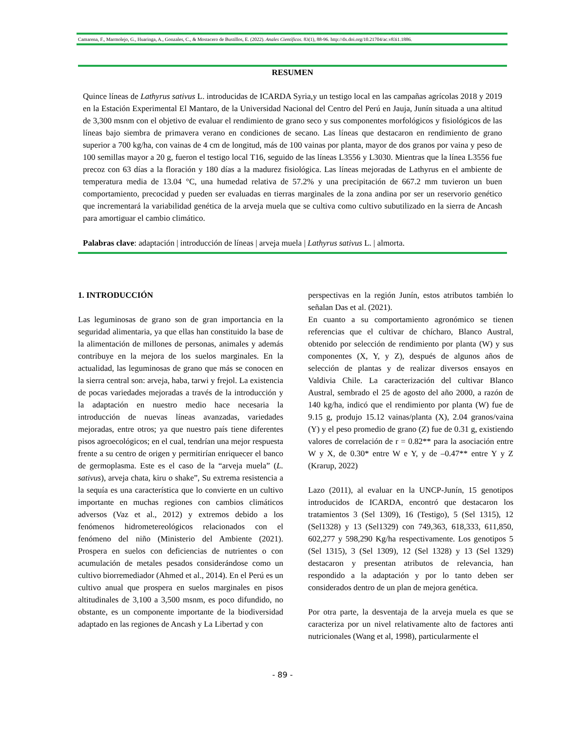Camarena, F., Marmolejo, G., Huaringa, A., Gonzales, C., & Mostacero de Bustillos, E. (2022). Anales Científicos. 83(1), 88-96. http://dx.doi.org/10.21704/ac.v83i1.1886.
RESUMEN
Quince líneas de Lathyrus sativus L. introducidas de ICARDA Syria,y un testigo local en las campañas agrícolas 2018 y 2019 en la Estación Experimental El Mantaro, de la Universidad Nacional del Centro del Perú en Jauja, Junín situada a una altitud de 3,300 msnm con el objetivo de evaluar el rendimiento de grano seco y sus componentes morfológicos y fisiológicos de las líneas bajo siembra de primavera verano en condiciones de secano. Las líneas que destacaron en rendimiento de grano superior a 700 kg/ha, con vainas de 4 cm de longitud, más de 100 vainas por planta, mayor de dos granos por vaina y peso de 100 semillas mayor a 20 g, fueron el testigo local T16, seguido de las líneas L3556 y L3030. Mientras que la línea L3556 fue precoz con 63 días a la floración y 180 días a la madurez fisiológica. Las líneas mejoradas de Lathyrus en el ambiente de temperatura media de 13.04 °C, una humedad relativa de 57.2% y una precipitación de 667.2 mm tuvieron un buen comportamiento, precocidad y pueden ser evaluadas en tierras marginales de la zona andina por ser un reservorio genético que incrementará la variabilidad genética de la arveja muela que se cultiva como cultivo subutilizado en la sierra de Ancash para amortiguar el cambio climático.
Palabras clave: adaptación | introducción de líneas | arveja muela | Lathyrus sativus L. | almorta.
1. INTRODUCCIÓN
Las leguminosas de grano son de gran importancia en la seguridad alimentaria, ya que ellas han constituido la base de la alimentación de millones de personas, animales y además contribuye en la mejora de los suelos marginales. En la actualidad, las leguminosas de grano que más se conocen en la sierra central son: arveja, haba, tarwi y frejol. La existencia de pocas variedades mejoradas a través de la introducción y la adaptación en nuestro medio hace necesaria la introducción de nuevas líneas avanzadas, variedades mejoradas, entre otros; ya que nuestro país tiene diferentes pisos agroecológicos; en el cual, tendrían una mejor respuesta frente a su centro de origen y permitirían enriquecer el banco de germoplasma. Este es el caso de la “arveja muela” (L. sativus), arveja chata, kiru o shake”, Su extrema resistencia a la sequía es una característica que lo convierte en un cultivo importante en muchas regiones con cambios climáticos adversos (Vaz et al., 2012) y extremos debido a los fenómenos hidrometereológicos relacionados con el fenómeno del niño (Ministerio del Ambiente (2021). Prospera en suelos con deficiencias de nutrientes o con acumulación de metales pesados considerándose como un cultivo biorremediador (Ahmed et al., 2014). En el Perú es un cultivo anual que prospera en suelos marginales en pisos altitudinales de 3,100 a 3,500 msnm, es poco difundido, no obstante, es un componente importante de la biodiversidad adaptado en las regiones de Ancash y La Libertad y con
perspectivas en la región Junín, estos atributos también lo señalan Das et al. (2021).
En cuanto a su comportamiento agronómico se tienen referencias que el cultivar de chícharo, Blanco Austral, obtenido por selección de rendimiento por planta (W) y sus componentes (X, Y, y Z), después de algunos años de selección de plantas y de realizar diversos ensayos en Valdivia Chile. La caracterización del cultivar Blanco Austral, sembrado el 25 de agosto del año 2000, a razón de 140 kg/ha, indicó que el rendimiento por planta (W) fue de 9.15 g, produjo 15.12 vainas/planta (X), 2.04 granos/vaina (Y) y el peso promedio de grano (Z) fue de 0.31 g, existiendo valores de correlación de r = 0.82** para la asociación entre W y X, de 0.30* entre W e Y, y de –0.47** entre Y y Z (Krarup, 2022)
Lazo (2011), al evaluar en la UNCP-Junín, 15 genotipos introducidos de ICARDA, encontró que destacaron los tratamientos 3 (Sel 1309), 16 (Testigo), 5 (Sel 1315), 12 (Sel1328) y 13 (Sel1329) con 749,363, 618,333, 611,850, 602,277 y 598,290 Kg/ha respectivamente. Los genotipos 5 (Sel 1315), 3 (Sel 1309), 12 (Sel 1328) y 13 (Sel 1329) destacaron y presentan atributos de relevancia, han respondido a la adaptación y por lo tanto deben ser considerados dentro de un plan de mejora genética.
Por otra parte, la desventaja de la arveja muela es que se caracteriza por un nivel relativamente alto de factores anti nutricionales (Wang et al, 1998), particularmente el
- 89 -